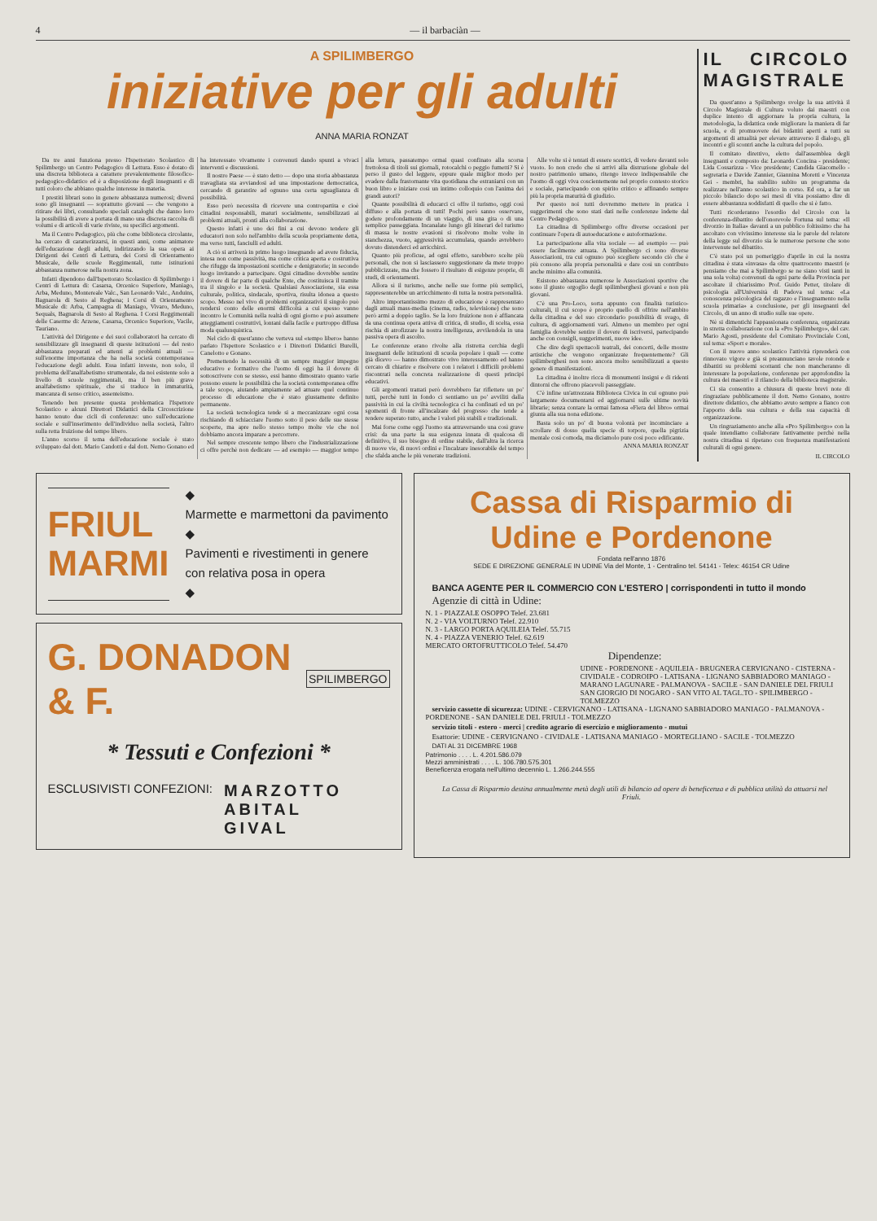4 — il barbaciàn —
A SPILIMBERGO
iniziative per gli adulti
ANNA MARIA RONZAT
Da tre anni funziona presso l'Ispettorato Scolastico di Spilimbergo un Centro Pedagogico di Lettura. Esso è dotato di una discreta biblioteca a carattere prevalentemente filosofico-pedagogico-didattico ed è a disposizione degli insegnanti e di tutti coloro che abbiano qualche interesse in materia.
I prestiti librari sono in genere abbastanza numerosi; diversi sono gli insegnanti — soprattutto giovani — che vengono a ritirare dei libri, consultando speciali cataloghi che danno loro la possibilità di avere a portata di mano una discreta raccolta di volumi e di articoli di varie riviste, su specifici argomenti.
Ma il Centro Pedagogico, più che come biblioteca circolante, ha cercato di caratterizzarsi, in questi anni, come animatore dell'educazione degli adulti, indirizzando la sua opera ai Dirigenti dei Centri di Lettura, dei Corsi di Orientamento Musicale, delle scuole Reggimentali, tutte istituzioni abbastanza numerose nella nostra zona.
Infatti dipendono dall'Ispettorato Scolastico di Spilimbergo i Centri di Lettura di: Casarsa, Orcenico Superiore, Maniago, Arba, Meduno, Montereale Valc., San Leonardo Valc., Anduins, Bagnarola di Sesto al Reghena; i Corsi di Orientamento Musicale di: Arba, Campagna di Maniago, Vivaro, Meduno, Sequals, Bagnarola di Sesto al Reghena. I Corsi Reggimentali delle Caserme di: Arzene, Casarsa, Orcenico Superiore, Vacile, Tauriano.
L'attività del Dirigente e dei suoi collaboratori ha cercato di sensibilizzare gli insegnanti di queste istituzioni — del resto abbastanza preparati ed attenti ai problemi attuali — sull'enorme importanza che ha nella società contemporanea l'educazione degli adulti. Essa infatti investe, non solo, il problema dell'analfabetismo strumentale, da noi esistente solo a livello di scuole reggimentali, ma il ben più grave analfabetismo spirituale, che si traduce in immaturità, mancanza di senso critico, assenteismo.
Tenendo ben presente questa problematica l'Ispettore Scolastico e alcuni Direttori Didattici della Circoscrizione hanno tenuto due cicli di conferenze: uno sull'educazione sociale e sull'inserimento dell'individuo nella società, l'altro sulla retta fruizione del tempo libero.
L'anno scorso il tema dell'educazione sociale è stato sviluppato dal dott. Mario Candotti e dal dott. Nemo Gonano ed ha interessato vivamente i convenuti dando spunti a vivaci interventi e discussioni.
Il nostro Paese — è stato detto — dopo una storia abbastanza travagliata sta avviandosi ad una impostazione democratica, cercando di garantire ad ognuno una certa uguaglianza di possibilità.
Esso però necessita di ricevere una contropartita e cioè cittadini responsabili, maturi socialmente, sensibilizzati ai problemi attuali, pronti alla collaborazione.
Questo infatti è uno dei fini a cui devono tendere gli educatori non solo nell'ambito della scuola propriamente detta, ma verso tutti, fanciulli ed adulti.
A ciò si arriverà in primo luogo insegnando ad avere fiducia, intesa non come passività, ma come critica aperta e costruttiva che rifugge da impostazioni scettiche e denigratorie; in secondo luogo invitando a partecipare. Ogni cittadino dovrebbe sentire il dovere di far parte di qualche Ente, che costituisca il tramite tra il singolo e la società. Qualsiasi Associazione, sia essa culturale, politica, sindacale, sportiva, risulta idonea a questo scopo. Messo nel vivo di problemi organizzativi il singolo può rendersi conto delle enormi difficoltà a cui spesso vanno incontro le Comunità nella realtà di ogni giorno e può assumere atteggiamenti costruttivi, lontani dalla facile e purtroppo diffusa moda qualunquistica.
Nel ciclo di quest'anno che verteva sul «tempo libero» hanno parlato l'Ispettore Scolastico e i Direttori Didattici Burelli, Canelotto e Gonano.
Premettendo la necessità di un sempre maggior impegno educativo e formativo che l'uomo di oggi ha il dovere di sottoscrivere con se stesso, essi hanno dimostrato quanto varie possono essere le possibilità che la società contemporanea offre a tale scopo, aiutando ampiamente ad attuare quel continuo processo di educazione che è stato giustamente definito permanente.
La società tecnologica tende si a meccanizzare ogni cosa rischiando di schiacciare l'uomo sotto il peso delle sue stesse scoperte, ma apre nello stesso tempo molte vie che noi dobbiamo ancora imparare a percorrere.
Nel sempre crescente tempo libero che l'industrializzazione ci offre perchè non dedicare — ad esempio — maggior tempo alla lettura, passatempo ormai quasi confinato alla scorsa frettolosa di titoli sui giornali, rotocalchi o peggio fumetti? Si è perso il gusto del leggere, eppure quale miglior modo per evadere dalla frastornante vita quotidiana che estraniarsi con un buon libro e iniziare così un intimo colloquio con l'anima dei grandi autori?
Quante possibilità di educarci ci offre il turismo, oggi così diffuso e alla portata di tutti! Pochi però sanno osservare, godere profondamente di un viaggio, di una gita o di una semplice passeggiata. Incanalate lungo gli itinerari del turismo di massa le nostre evasioni si risolvono molte volte in stanchezza, vuoto, aggressività accumulata, quando avrebbero dovuto distenderci ed arricchirci.
Quanto più proficue, ad ogni effetto, sarebbero scelte più personali, che non si lasciassero suggestionare da mete troppo pubblicizzate, ma che fossero il risultato di esigenze proprie, di studi, di orientamenti.
Allora sì il turismo, anche nelle sue forme più semplici, rappresenterebbe un arricchimento di tutta la nostra personalità.
Altro importantissimo mezzo di educazione è rappresentato dagli attuali mass-media (cinema, radio, televisione) che sono però armi a doppio taglio. Se la loro fruizione non è affiancata da una continua opera attiva di critica, di studio, di scelta, essa rischia di atrofizzare la nostra intelligenza, avvilendola in una passiva opera di ascolto.
Le conferenze erano rivolte alla ristretta cerchia degli insegnanti delle istituzioni di scuola popolare i quali — come già dicevo — hanno dimostrato vivo interessamento ed hanno cercato di chiarire e risolvere con i relatori i difficili problemi riscontrati nella concreta realizzazione di questi principi educativi.
Gli argomenti trattati però dovrebbero far riflettere un po' tutti, perchè tutti in fondo ci sentiamo un po' avviliti dalla passività in cui la civiltà tecnologica ci ha confinati ed un po' sgomenti di fronte all'incalzare del progresso che tende a rendere superato tutto, anche i valori più stabili e tradizionali.
Mai forse come oggi l'uomo sta attraversando una così grave crisi: da una parte la sua esigenza innata di qualcosa di definitivo, il suo bisogno di ordine stabile, dall'altra la ricerca di nuove vie, di nuovi ordini e l'incalzare inesorabile del tempo che sfalda anche le più venerate tradizioni.
Alle volte si è tentati di essere scettici, di vedere davanti solo vuoto. Io non credo che si arrivi alla distruzione globale del nostro patrimonio umano, ritengo invece indispensabile che l'uomo di oggi viva coscientemente nel proprio contesto storico e sociale, partecipando con spirito critico e affinando sempre più la propria maturità di giudizio.
Per questo noi tutti dovremmo mettere in pratica i suggerimenti che sono stati dati nelle conferenze indette dal Centro Pedagogico.
La cittadina di Spilimbergo offre diverse occasioni per continuare l'opera di autoeducazione e autoformazione.
La partecipazione alla vita sociale — ad esempio — può essere facilmente attuata. A Spilimbergo ci sono diverse Associazioni, tra cui ognuno può scegliere secondo ciò che è più consono alla propria personalità e dare così un contributo anche minimo alla comunità.
Esistono abbastanza numerose le Associazioni sportive che sono il giusto orgoglio degli spilimberghesi giovani e non più giovani.
C'è una Pro-Loco, sorta appunto con finalità turistico-culturali, il cui scopo è proprio quello di offrire nell'ambito della cittadina e del suo circondario possibilità di svago, di cultura, di aggiornamenti vari. Almeno un membro per ogni famiglia dovrebbe sentire il dovere di iscriversi, partecipando anche con consigli, suggerimenti, nuove idee.
Che dire degli spettacoli teatrali, dei concerti, delle mostre artistiche che vengono organizzate frequentemente? Gli spilimberghesi non sono ancora molto sensibilizzati a questo genere di manifestazioni.
La cittadina è inoltre ricca di monumenti insigni e di ridenti dintorni che offrono piacevoli passeggiate.
C'è infine un'attrezzata Biblioteca Civica in cui ognuno può largamente documentarsi ed aggiornarsi sulle ultime novità librarie; senza contare la ormai famosa «Fiera del libro» ormai giunta alla sua nona edizione.
Basta solo un po' di buona volontà per incominciare a scrollare di dosso quella specie di torpore, quella pigrizia mentale così comoda, ma diciamolo pure così poco edificante.
ANNA MARIA RONZAT
IL CIRCOLO MAGISTRALE
Da quest'anno a Spilimbergo svolge la sua attività il Circolo Magistrale di Cultura voluto dai maestri con duplice intento di aggiornare la propria cultura, la metodologia, la didattica onde migliorare la maniera di far scuola, e di promuovere dei bidattiti aperti a tutti su argomenti di attualità per elevare attraverso il dialogo, gli incontri e gli scontri anche la cultura del popolo.
Il comitato direttivo, eletto dall'assemblea degli insegnanti e composto da: Leonardo Concina - presidente; Lida Cossarizza - Vice presidente; Candida Giacomello - segretaria e Davide Zannier, Giannina Moretti e Vincenza Gei - membri, ha stabilito subito un programma da realizzare nell'anno scolastico in corso. Ed ora, a far un piccolo bilancio dopo sei mesi di vita possiamo dire di essere abbastanza soddisfatti di quello che si è fatto.
Tutti ricorderanno l'esordio del Circolo con la conferenza-dibattito dell'onorevole Fortuna sul tema: «Il divorzio in Italia» davanti a un pubblico foltissimo che ha ascoltato con vivissimo interesse sia le parole del relatore della legge sul divorzio sia le numerose persone che sono intervenute nel dibattito.
C'è stato poi un pomeriggio d'aprile in cui la nostra cittadina è stata «invasa» da oltre quattrocento maestri (e pensiamo che mai a Spilimbergo se ne siano visti tanti in una sola volta) convenuti da ogni parte della Provincia per ascoltare il chiarissimo Prof. Guido Petter, titolare di psicologia all'Università di Padova sul tema: «La conoscenza psicologica del ragazzo e l'insegnamento nella scuola primaria» a conclusione, per gli insegnanti del Circolo, di un anno di studio sulle sue opere.
Nè si dimentichi l'appassionata conferenza, organizzata in stretta collaborazione con la «Pro Spilimbergo», del cav. Mario Agosti, presidente del Comitato Provinciale Coni, sul tema: «Sport e morale».
Con il nuovo anno scolastico l'attività riprenderà con rinnovato vigore e già si preannunciano tavole rotonde e dibattiti su problemi scottanti che non mancheranno di interessare la popolazione, conferenze per approfondire la cultura dei maestri e il rilancio della biblioteca magistrale.
Ci sia consentito a chiusura di queste brevi note di ringraziare pubblicamente il dott. Nemo Gonano, nostro direttore didattico, che abbiamo avuto sempre a fianco con l'apporto della sua cultura e della sua capacità di organizzazione.
Un ringraziamento anche alla «Pro Spilimbergo» con la quale intendiamo collaborare fattivamente perchè nella nostra cittadina si ripetano con frequenza manifestazioni culturali di ogni genere.
IL CIRCOLO
FRIUL
MARMI
◆
Marmette e marmettoni da pavimento
◆
Pavimenti e rivestimenti in genere con relativa posa in opera
◆
G. DONADON & F. SPILIMBERGO
* Tessuti e Confezioni *
ESCLUSIVISTI CONFEZIONI: MARZOTTO
ABITAL
GIVAL
Cassa di Risparmio di Udine e Pordenone
Fondata nell'anno 1876
SEDE E DIREZIONE GENERALE IN UDINE Via del Monte, 1 - Centralino tel. 54141 - Telex: 46154 CR Udine
BANCA AGENTE PER IL COMMERCIO CON L'ESTERO | corrispondenti in tutto il mondo
Agenzie di città in Udine:
N. 1 - PIAZZALE OSOPPO Telef. 23.681
N. 2 - VIA VOLTURNO Telef. 22.910
N. 3 - LARGO PORTA AQUILEIA Telef. 55.715
N. 4 - PIAZZA VENERIO Telef. 62.619
MERCATO ORTOFRUTTICOLO Telef. 54.470
Dipendenze:
UDINE - PORDENONE - AQUILEIA - BRUGNERA CERVIGNANO - CISTERNA - CIVIDALE - CODROIPO - LATISANA - LIGNANO SABBIADORO MANIAGO - MARANO LAGUNARE - PALMANOVA - SACILE - SAN DANIELE DEL FRIULI SAN GIORGIO DI NOGARO - SAN VITO AL TAGL.TO - SPILIMBERGO - TOLMEZZO
servizio cassette di sicurezza: UDINE - CERVIGNANO - LATISANA - LIGNANO SABBIADORO MANIAGO - PALMANOVA - PORDENONE - SAN DANIELE DEL FRIULI - TOLMEZZO
servizio titoli - estero - merci | credito agrario di esercizio e miglioramento - mutui
Esattorie: UDINE - CERVIGNANO - CIVIDALE - LATISANA MANIAGO - MORTEGLIANO - SACILE - TOLMEZZO
DATI AL 31 DICEMBRE 1968
Patrimonio . . . . L. 4.201.586.079
Mezzi amministrati . . . . L. 106.780.575.301
Beneficenza erogata nell'ultimo decennio L. 1.266.244.555
La Cassa di Risparmio destina annualmente metà degli utili di bilancio ad opere di beneficenza e di pubblica utilità da attuarsi nel Friuli.